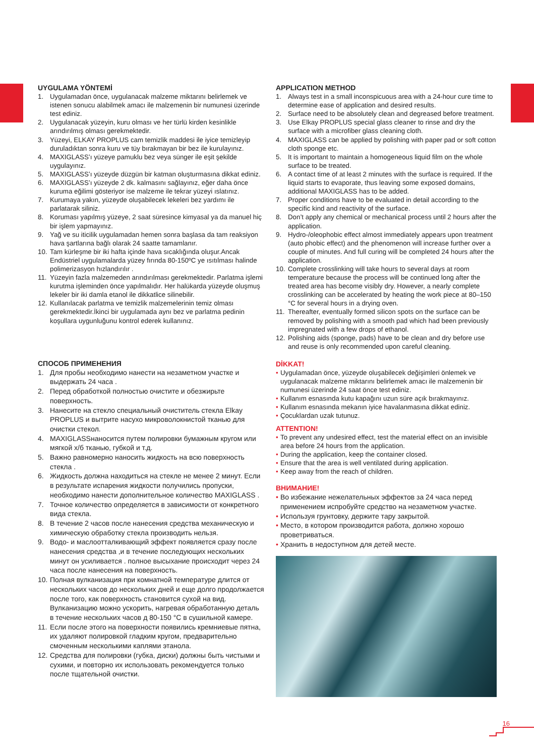UYGULAMA YÖNTEMİ
1. Uygulamadan önce, uygulanacak malzeme miktarını belirlemek ve istenen sonucu alabilmek amacı ile malzemenin bir numunesi üzerinde test ediniz.
2. Uygulanacak yüzeyin, kuru olması ve her türlü kirden kesinlikle arındırılmış olması gerekmektedir.
3. Yüzeyi, ELKAY PROPLUS cam temizlik maddesi ile iyice temizleyip duruladıktan sonra kuru ve tüy bırakmayan bir bez ile kurulayınız.
4. MAXIGLASS’ı yüzeye pamuklu bez veya sünger ile eşit şekilde uygulayınız.
5. MAXIGLASS’ı yüzeyde düzgün bir katman oluşturmasına dikkat ediniz.
6. MAXIGLASS’ı yüzeyde 2 dk. kalmasını sağlayınız, eğer daha önce kuruma eğilimi gösteriyor ise malzeme ile tekrar yüzeyi ıslatınız.
7. Kurumaya yakın, yüzeyde oluşabilecek lekeleri bez yardımı ile parlatarak siliniz.
8. Koruması yapılmış yüzeye, 2 saat süresince kimyasal ya da manuel hiç bir işlem yapmayınız.
9. Yağ ve su iticilik uygulamadan hemen sonra başlasa da tam reaksiyon hava şartlarına bağlı olarak 24 saatte tamamlanır.
10. Tam kürleşme bir iki hafta içinde hava sıcaklığında oluşur.Ancak Endüstriel uygulamalarda yüzey fırında 80-150ºC ye ısıtılması halinde polimerizasyon hızlandırılır .
11. Yüzeyin fazla malzemeden arındırılması gerekmektedir. Parlatma işlemi kurutma işleminden önce yapılmalıdır. Her halükarda yüzeyde oluşmuş lekeler bir iki damla etanol ile dikkatlice silinebilir.
12. Kullanılacak parlatma ve temizlik malzemelerinin temiz olması gerekmektedir.İkinci bir uygulamada aynı bez ve parlatma pedinin koşullara uygunluğunu kontrol ederek kullanınız.
СПОСОБ ПРИМЕНЕНИЯ
1. Для пробы необходимо нанести на незаметном участке и выдержать 24 часа .
2. Перед обработкой полностью очистите и обезжирьте поверхность.
3. Нанесите на стекло специальный очиститель стекла Elkay PROPLUS и вытрите насухо микроволокнистой тканью для очистки стекол.
4. MAXIGLASSнаносится путем полировки бумажным кругом или мягкой х/б тканью, губкой и т.д.
5. Важно равномерно наносить жидкость на всю поверхность стекла .
6. Жидкость должна находиться на стекле не менее 2 минут. Если в результате испарения жидкости получились пропуски, необходимо нанести дополнительное количество MAXIGLASS .
7. Точное количество определяется в зависимости от конкретного вида стекла.
8. В течение 2 часов после нанесения средства механическую и химическую обработку стекла производить нельзя.
9. Водо- и маслоотталкивающий эффект появляется сразу после нанесения средства ,и в течение последующих нескольких минут он усиливается . полное высыхание происходит через 24 часа после нанесения на поверхность.
10. Полная вулканизация при комнатной температуре длится от нескольких часов до нескольких дней и еще долго продолжается после того, как поверхность становится сухой на вид. Вулканизацию можно ускорить, нагревая обработанную деталь в течение нескольких часов д 80-150 °C в сушильной камере.
11. Если после этого на поверхности появились кремниевые пятна, их удаляют полировкой гладким кругом, предварительно смоченным несколькими каплями этанола.
12. Средства для полировки (губка, диски) должны быть чистыми и сухими, и повторно их использовать рекомендуется только после тщательной очистки.
APPLICATION METHOD
1. Always test in a small inconspicuous area with a 24-hour cure time to determine ease of application and desired results.
2. Surface need to be absolutely clean and degreased before treatment.
3. Use Elkay PROPLUS special glass cleaner to rinse and dry the surface with a microfiber glass cleaning cloth.
4. MAXIGLASS can be applied by polishing with paper pad or soft cotton cloth sponge etc.
5. It is important to maintain a homogeneous liquid film on the whole surface to be treated.
6. A contact time of at least 2 minutes with the surface is required. If the liquid starts to evaporate, thus leaving some exposed domains, additional MAXIGLASS has to be added.
7. Proper conditions have to be evaluated in detail according to the specific kind and reactivity of the surface.
8. Don’t apply any chemical or mechanical process until 2 hours after the application.
9. Hydro-/oleophobic effect almost immediately appears upon treatment (auto phobic effect) and the phenomenon will increase further over a couple of minutes. And full curing will be completed 24 hours after the application.
10. Complete crosslinking will take hours to several days at room temperature because the process will be continued long after the treated area has become visibly dry. However, a nearly complete crosslinking can be accelerated by heating the work piece at 80–150 °C for several hours in a drying oven.
11. Thereafter, eventually formed silicon spots on the surface can be removed by polishing with a smooth pad which had been previously impregnated with a few drops of ethanol.
12. Polishing aids (sponge, pads) have to be clean and dry before use and reuse is only recommended upon careful cleaning.
DİKKAT!
• Uygulamadan önce, yüzeyde oluşabilecek değişimleri önlemek ve uygulanacak malzeme miktarını belirlemek amacı ile malzemenin bir numunesi üzerinde 24 saat önce test ediniz.
• Kullanım esnasında kutu kapağını uzun süre açık bırakmayınız.
• Kullanım esnasında mekanın iyice havalanmasına dikkat ediniz.
• Çocuklardan uzak tutunuz.
ATTENTION!
• To prevent any undesired effect, test the material effect on an invisible area before 24 hours from the application.
• During the application, keep the container closed.
• Ensure that the area is well ventilated during application.
• Keep away from the reach of children.
ВНИМАНИЕ!
• Во избежание нежелательных эффектов за 24 часа перед применением испробуйте средство на незаметном участке.
• Используя грунтовку, держите тару закрытой.
• Место, в котором производится работа, должно хорошо проветриваться.
• Хранить в недоступном для детей месте.
16